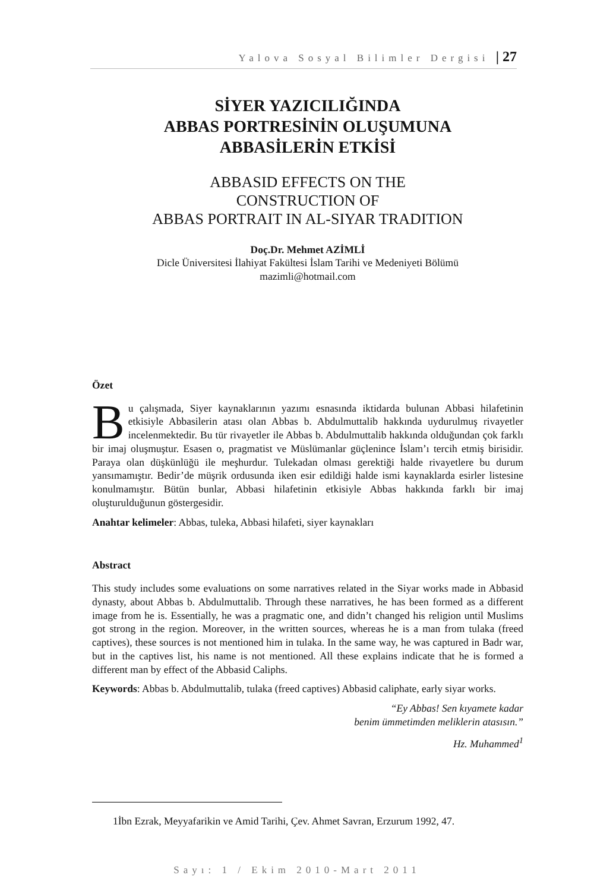Yalova Sosyal Bilimler Dergisi | 27
SİYER YAZICILIĞINDA
ABBAS PORTRESİNİN OLUŞUMUNA
ABBASİLERİN ETKİSİ
ABBASID EFFECTS ON THE
CONSTRUCTION OF
ABBAS PORTRAIT IN AL-SIYAR TRADITION
Doç.Dr. Mehmet AZİMLİ
Dicle Üniversitesi İlahiyat Fakültesi İslam Tarihi ve Medeniyeti Bölümü
mazimli@hotmail.com
Özet
Bu çalışmada, Siyer kaynaklarının yazımı esnasında iktidarda bulunan Abbasi hilafetinin etkisiyle Abbasilerin atası olan Abbas b. Abdulmuttalib hakkında uydurulmuş rivayetler incelenmektedir. Bu tür rivayetler ile Abbas b. Abdulmuttalib hakkında olduğundan çok farklı bir imaj oluşmuştur. Esasen o, pragmatist ve Müslümanlar güçlenince İslam’ı tercih etmiş birisidir. Paraya olan düşkünlüğü ile meşhurdur. Tulekadan olması gerektiği halde rivayetlere bu durum yansımamıştır. Bedir’de müşrik ordusunda iken esir edildiği halde ismi kaynaklarda esirler listesine konulmamıştır. Bütün bunlar, Abbasi hilafetinin etkisiyle Abbas hakkında farklı bir imaj oluşturulduğunun göstergesidir.
Anahtar kelimeler: Abbas, tuleka, Abbasi hilafeti, siyer kaynakları
Abstract
This study includes some evaluations on some narratives related in the Siyar works made in Abbasid dynasty, about Abbas b. Abdulmuttalib. Through these narratives, he has been formed as a different image from he is. Essentially, he was a pragmatic one, and didn’t changed his religion until Muslims got strong in the region. Moreover, in the written sources, whereas he is a man from tulaka (freed captives), these sources is not mentioned him in tulaka. In the same way, he was captured in Badr war, but in the captives list, his name is not mentioned. All these explains indicate that he is formed a different man by effect of the Abbasid Caliphs.
Keywords: Abbas b. Abdulmuttalib, tulaka (freed captives) Abbasid caliphate, early siyar works.
“Ey Abbas! Sen kıyamete kadar
benim ümmetimden meliklerin atasısın.”
Hz. Muhammed<sup>1</sup>
1İbn Ezrak, Meyyafarikin ve Amid Tarihi, Çev. Ahmet Savran, Erzurum 1992, 47.
Sayı: 1 / Ekim 2010-Mart 2011